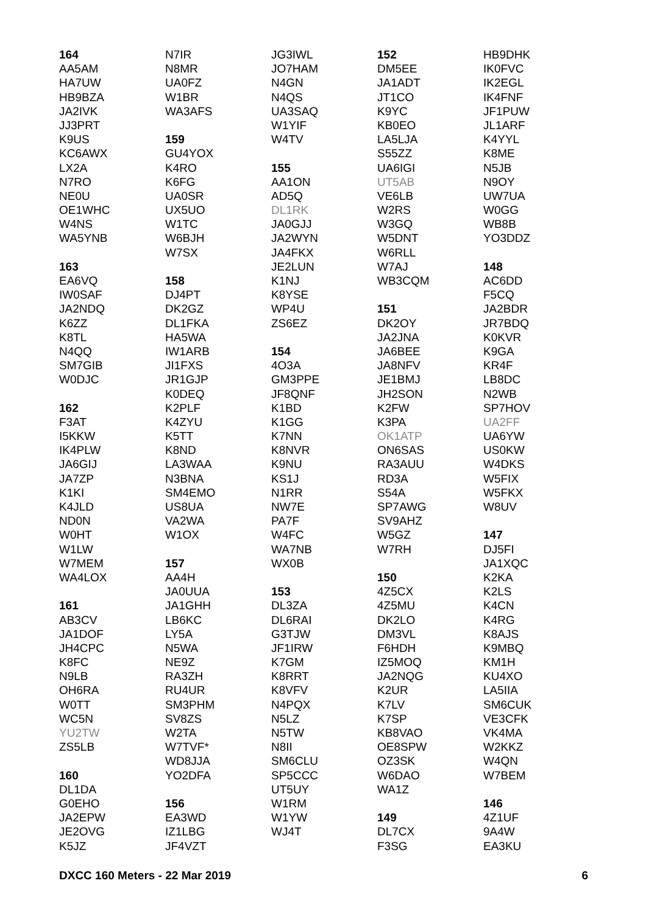164
AA5AM
HA7UW
HB9BZA
JA2IVK
JJ3PRT
K9US
KC6AWX
LX2A
N7RO
NE0U
OE1WHC
W4NS
WA5YNB
163
EA6VQ
IW0SAF
JA2NDQ
K6ZZ
K8TL
N4QQ
SM7GIB
W0DJC
162
F3AT
I5KKW
IK4PLW
JA6GIJ
JA7ZP
K1KI
K4JLD
ND0N
W0HT
W1LW
W7MEM
WA4LOX
161
AB3CV
JA1DOF
JH4CPC
K8FC
N9LB
OH6RA
W0TT
WC5N
YU2TW
ZS5LB
160
DL1DA
G0EHO
JA2EPW
JE2OVG
K5JZ
N7IR
N8MR
UA0FZ
W1BR
WA3AFS
159
GU4YOX
K4RO
K6FG
UA0SR
UX5UO
W1TC
W6BJH
W7SX
158
DJ4PT
DK2GZ
DL1FKA
HA5WA
IW1ARB
JI1FXS
JR1GJP
K0DEQ
K2PLF
K4ZYU
K5TT
K8ND
LA3WAA
N3BNA
SM4EMO
US8UA
VA2WA
W1OX
157
AA4H
JA0UUA
JA1GHH
LB6KC
LY5A
N5WA
NE9Z
RA3ZH
RU4UR
SM3PHM
SV8ZS
W2TA
W7TVF*
WD8JJA
YO2DFA
156
EA3WD
IZ1LBG
JF4VZT
JG3IWL
JO7HAM
N4GN
N4QS
UA3SAQ
W1YIF
W4TV
155
AA1ON
AD5Q
DL1RK
JA0GJJ
JA2WYN
JA4FKX
JE2LUN
K1NJ
K8YSE
WP4U
ZS6EZ
154
4O3A
GM3PPE
JF8QNF
K1BD
K1GG
K7NN
K8NVR
K9NU
KS1J
N1RR
NW7E
PA7F
W4FC
WA7NB
WX0B
153
DL3ZA
DL6RAI
G3TJW
JF1IRW
K7GM
K8RRT
K8VFV
N4PQX
N5LZ
N5TW
N8II
SM6CLU
SP5CCC
UT5UY
W1RM
W1YW
WJ4T
152
DM5EE
JA1ADT
JT1CO
K9YC
KB0EO
LA5LJA
S55ZZ
UA6IGI
UT5AB
VE6LB
W2RS
W3GQ
W5DNT
W6RLL
W7AJ
WB3CQM
151
DK2OY
JA2JNA
JA6BEE
JA8NFV
JE1BMJ
JH2SON
K2FW
K3PA
OK1ATP
ON6SAS
RA3AUU
RD3A
S54A
SP7AWG
SV9AHZ
W5GZ
W7RH
150
4Z5CX
4Z5MU
DK2LO
DM3VL
F6HDH
IZ5MOQ
JA2NQG
K2UR
K7LV
K7SP
KB8VAO
OE8SPW
OZ3SK
W6DAO
WA1Z
149
DL7CX
F3SG
HB9DHK
IK0FVC
IK2EGL
IK4FNF
JF1PUW
JL1ARF
K4YYL
K8ME
N5JB
N9OY
UW7UA
W0GG
WB8B
YO3DDZ
148
AC6DD
F5CQ
JA2BDR
JR7BDQ
K0KVR
K9GA
KR4F
LB8DC
N2WB
SP7HOV
UA2FF
UA6YW
US0KW
W4DKS
W5FIX
W5FKX
W8UV
147
DJ5FI
JA1XQC
K2KA
K2LS
K4CN
K4RG
K8AJS
K9MBQ
KM1H
KU4XO
LA5IIA
SM6CUK
VE3CFK
VK4MA
W2KKZ
W4QN
W7BEM
146
4Z1UF
9A4W
EA3KU
DXCC 160 Meters - 22 Mar 2019 6